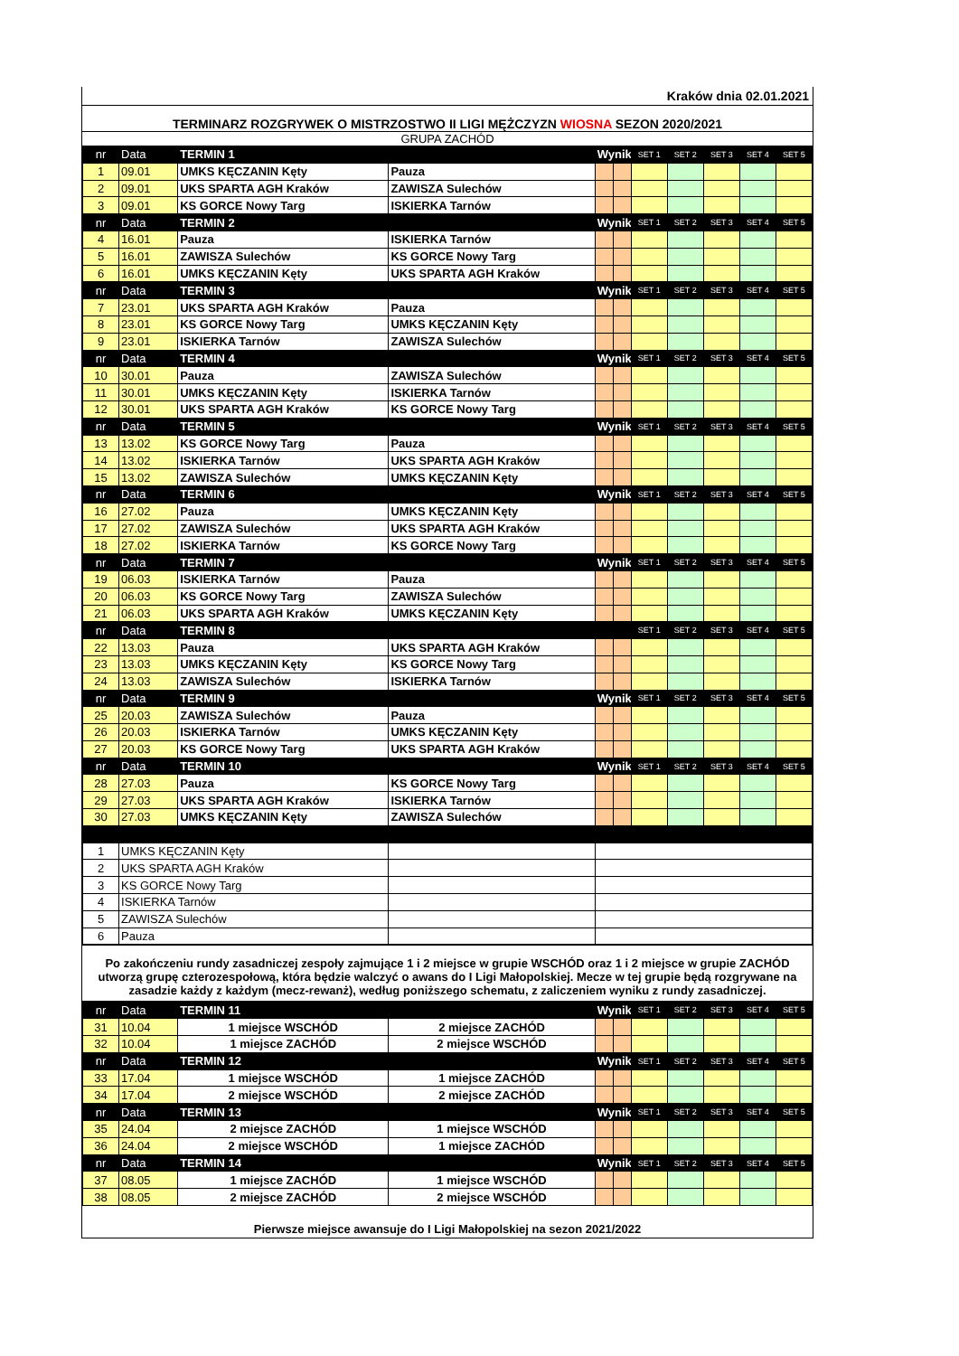Kraków dnia 02.01.2021
TERMINARZ ROZGRYWEK O MISTRZOSTWO II LIGI MĘŻCZYZN WIOSNA SEZON 2020/2021
GRUPA ZACHÓD
| nr | Data | TERMIN 1 | | Wynik | | SET 1 | SET 2 | SET 3 | SET 4 | SET 5 |
| 1 | 09.01 | UMKS KĘCZANIN Kęty | Pauza | | | | | | | |
| 2 | 09.01 | UKS SPARTA AGH Kraków | ZAWISZA Sulechów | | | | | | | |
| 3 | 09.01 | KS GORCE Nowy Targ | ISKIERKA Tarnów | | | | | | | |
| nr | Data | TERMIN 2 | | Wynik | | SET 1 | SET 2 | SET 3 | SET 4 | SET 5 |
| 4 | 16.01 | Pauza | ISKIERKA Tarnów | | | | | | | |
| 5 | 16.01 | ZAWISZA Sulechów | KS GORCE Nowy Targ | | | | | | | |
| 6 | 16.01 | UMKS KĘCZANIN Kęty | UKS SPARTA AGH Kraków | | | | | | | |
| nr | Data | TERMIN 3 | | Wynik | | SET 1 | SET 2 | SET 3 | SET 4 | SET 5 |
| 7 | 23.01 | UKS SPARTA AGH Kraków | Pauza | | | | | | | |
| 8 | 23.01 | KS GORCE Nowy Targ | UMKS KĘCZANIN Kęty | | | | | | | |
| 9 | 23.01 | ISKIERKA Tarnów | ZAWISZA Sulechów | | | | | | | |
| nr | Data | TERMIN 4 | | Wynik | | SET 1 | SET 2 | SET 3 | SET 4 | SET 5 |
| 10 | 30.01 | Pauza | ZAWISZA Sulechów | | | | | | | |
| 11 | 30.01 | UMKS KĘCZANIN Kęty | ISKIERKA Tarnów | | | | | | | |
| 12 | 30.01 | UKS SPARTA AGH Kraków | KS GORCE Nowy Targ | | | | | | | |
| nr | Data | TERMIN 5 | | Wynik | | SET 1 | SET 2 | SET 3 | SET 4 | SET 5 |
| 13 | 13.02 | KS GORCE Nowy Targ | Pauza | | | | | | | |
| 14 | 13.02 | ISKIERKA Tarnów | UKS SPARTA AGH Kraków | | | | | | | |
| 15 | 13.02 | ZAWISZA Sulechów | UMKS KĘCZANIN Kęty | | | | | | | |
| nr | Data | TERMIN 6 | | Wynik | | SET 1 | SET 2 | SET 3 | SET 4 | SET 5 |
| 16 | 27.02 | Pauza | UMKS KĘCZANIN Kęty | | | | | | | |
| 17 | 27.02 | ZAWISZA Sulechów | UKS SPARTA AGH Kraków | | | | | | | |
| 18 | 27.02 | ISKIERKA Tarnów | KS GORCE Nowy Targ | | | | | | | |
| nr | Data | TERMIN 7 | | Wynik | | SET 1 | SET 2 | SET 3 | SET 4 | SET 5 |
| 19 | 06.03 | ISKIERKA Tarnów | Pauza | | | | | | | |
| 20 | 06.03 | KS GORCE Nowy Targ | ZAWISZA Sulechów | | | | | | | |
| 21 | 06.03 | UKS SPARTA AGH Kraków | UMKS KĘCZANIN Kęty | | | | | | | |
| nr | Data | TERMIN 8 | | | | SET 1 | SET 2 | SET 3 | SET 4 | SET 5 |
| 22 | 13.03 | Pauza | UKS SPARTA AGH Kraków | | | | | | | |
| 23 | 13.03 | UMKS KĘCZANIN Kęty | KS GORCE Nowy Targ | | | | | | | |
| 24 | 13.03 | ZAWISZA Sulechów | ISKIERKA Tarnów | | | | | | | |
| nr | Data | TERMIN 9 | | Wynik | | SET 1 | SET 2 | SET 3 | SET 4 | SET 5 |
| 25 | 20.03 | ZAWISZA Sulechów | Pauza | | | | | | | |
| 26 | 20.03 | ISKIERKA Tarnów | UMKS KĘCZANIN Kęty | | | | | | | |
| 27 | 20.03 | KS GORCE Nowy Targ | UKS SPARTA AGH Kraków | | | | | | | |
| nr | Data | TERMIN 10 | | Wynik | | SET 1 | SET 2 | SET 3 | SET 4 | SET 5 |
| 28 | 27.03 | Pauza | KS GORCE Nowy Targ | | | | | | | |
| 29 | 27.03 | UKS SPARTA AGH Kraków | ISKIERKA Tarnów | | | | | | | |
| 30 | 27.03 | UMKS KĘCZANIN Kęty | ZAWISZA Sulechów | | | | | | | |
| 1 | UMKS KĘCZANIN Kęty | | | | | | | | | |
| 2 | UKS SPARTA AGH Kraków | | | | | | | | | |
| 3 | KS GORCE Nowy Targ | | | | | | | | | |
| 4 | ISKIERKA Tarnów | | | | | | | | | |
| 5 | ZAWISZA Sulechów | | | | | | | | | |
| 6 | Pauza | | | | | | | | | |
Po zakończeniu rundy zasadniczej zespoły zajmujące 1 i 2 miejsce w grupie WSCHÓD oraz 1 i 2 miejsce w grupie ZACHÓD utworzą grupę czterozespołową, która będzie walczyć o awans do I Ligi Małopolskiej. Mecze w tej grupie będą rozgrywane na zasadzie każdy z każdym (mecz-rewanż), według poniższego schematu, z zaliczeniem wyniku z rundy zasadniczej.
| nr | Data | TERMIN 11 | | Wynik | | SET 1 | SET 2 | SET 3 | SET 4 | SET 5 |
| 31 | 10.04 | 1 miejsce WSCHÓD | 2 miejsce ZACHÓD | | | | | | | |
| 32 | 10.04 | 1 miejsce ZACHÓD | 2 miejsce WSCHÓD | | | | | | | |
| nr | Data | TERMIN 12 | | Wynik | | SET 1 | SET 2 | SET 3 | SET 4 | SET 5 |
| 33 | 17.04 | 1 miejsce WSCHÓD | 1 miejsce ZACHÓD | | | | | | | |
| 34 | 17.04 | 2 miejsce WSCHÓD | 2 miejsce ZACHÓD | | | | | | | |
| nr | Data | TERMIN 13 | | Wynik | | SET 1 | SET 2 | SET 3 | SET 4 | SET 5 |
| 35 | 24.04 | 2 miejsce ZACHÓD | 1 miejsce WSCHÓD | | | | | | | |
| 36 | 24.04 | 2 miejsce WSCHÓD | 1 miejsce ZACHÓD | | | | | | | |
| nr | Data | TERMIN 14 | | Wynik | | SET 1 | SET 2 | SET 3 | SET 4 | SET 5 |
| 37 | 08.05 | 1 miejsce ZACHÓD | 1 miejsce WSCHÓD | | | | | | | |
| 38 | 08.05 | 2 miejsce ZACHÓD | 2 miejsce WSCHÓD | | | | | | | |
Pierwsze miejsce awansuje do I Ligi Małopolskiej na sezon 2021/2022